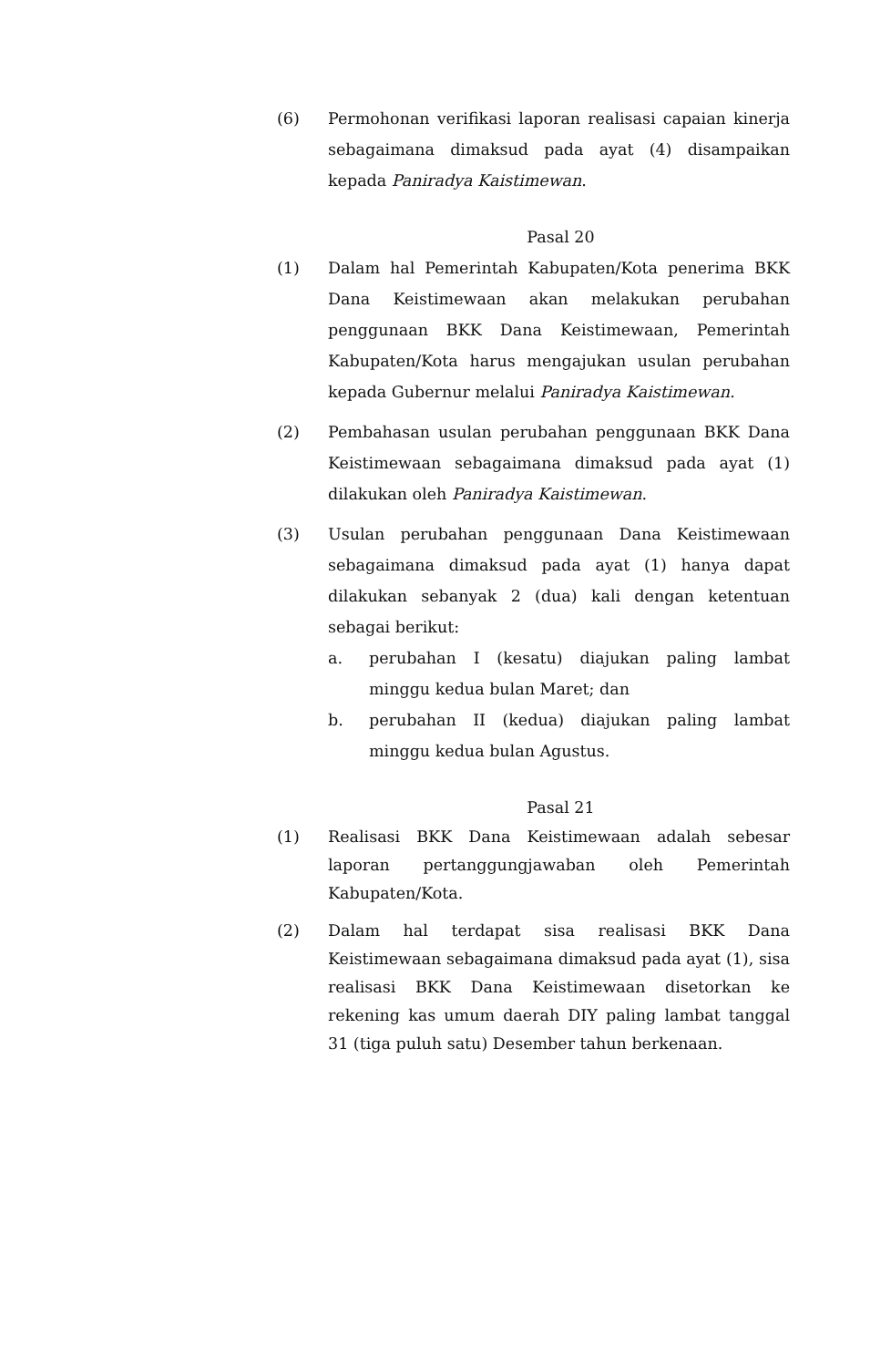(6) Permohonan verifikasi laporan realisasi capaian kinerja sebagaimana dimaksud pada ayat (4) disampaikan kepada Paniradya Kaistimewan.
Pasal 20
(1) Dalam hal Pemerintah Kabupaten/Kota penerima BKK Dana Keistimewaan akan melakukan perubahan penggunaan BKK Dana Keistimewaan, Pemerintah Kabupaten/Kota harus mengajukan usulan perubahan kepada Gubernur melalui Paniradya Kaistimewan.
(2) Pembahasan usulan perubahan penggunaan BKK Dana Keistimewaan sebagaimana dimaksud pada ayat (1) dilakukan oleh Paniradya Kaistimewan.
(3) Usulan perubahan penggunaan Dana Keistimewaan sebagaimana dimaksud pada ayat (1) hanya dapat dilakukan sebanyak 2 (dua) kali dengan ketentuan sebagai berikut:
a. perubahan I (kesatu) diajukan paling lambat minggu kedua bulan Maret; dan
b. perubahan II (kedua) diajukan paling lambat minggu kedua bulan Agustus.
Pasal 21
(1) Realisasi BKK Dana Keistimewaan adalah sebesar laporan pertanggungjawaban oleh Pemerintah Kabupaten/Kota.
(2) Dalam hal terdapat sisa realisasi BKK Dana Keistimewaan sebagaimana dimaksud pada ayat (1), sisa realisasi BKK Dana Keistimewaan disetorkan ke rekening kas umum daerah DIY paling lambat tanggal 31 (tiga puluh satu) Desember tahun berkenaan.